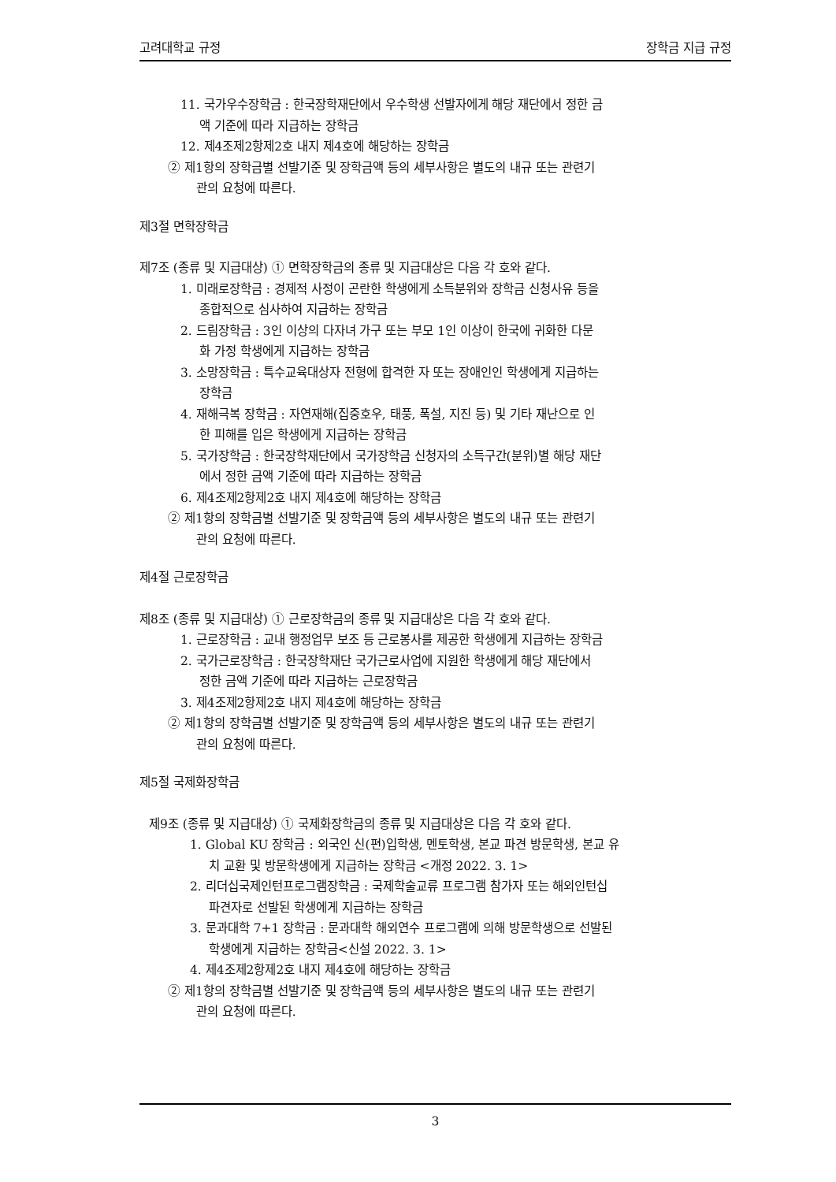고려대학교 규정 장학금 지급 규정
11. 국가우수장학금 : 한국장학재단에서 우수학생 선발자에게 해당 재단에서 정한 금
액 기준에 따라 지급하는 장학금
12. 제4조제2항제2호 내지 제4호에 해당하는 장학금
② 제1항의 장학금별 선발기준 및 장학금액 등의 세부사항은 별도의 내규 또는 관련기
관의 요청에 따른다.
제3절 면학장학금
제7조 (종류 및 지급대상) ① 면학장학금의 종류 및 지급대상은 다음 각 호와 같다.
1. 미래로장학금 : 경제적 사정이 곤란한 학생에게 소득분위와 장학금 신청사유 등을
종합적으로 심사하여 지급하는 장학금
2. 드림장학금 : 3인 이상의 다자녀 가구 또는 부모 1인 이상이 한국에 귀화한 다문
화 가정 학생에게 지급하는 장학금
3. 소망장학금 : 특수교육대상자 전형에 합격한 자 또는 장애인인 학생에게 지급하는
장학금
4. 재해극복 장학금 : 자연재해(집중호우, 태풍, 폭설, 지진 등) 및 기타 재난으로 인
한 피해를 입은 학생에게 지급하는 장학금
5. 국가장학금 : 한국장학재단에서 국가장학금 신청자의 소득구간(분위)별 해당 재단
에서 정한 금액 기준에 따라 지급하는 장학금
6. 제4조제2항제2호 내지 제4호에 해당하는 장학금
② 제1항의 장학금별 선발기준 및 장학금액 등의 세부사항은 별도의 내규 또는 관련기
관의 요청에 따른다.
제4절 근로장학금
제8조 (종류 및 지급대상) ① 근로장학금의 종류 및 지급대상은 다음 각 호와 같다.
1. 근로장학금 : 교내 행정업무 보조 등 근로봉사를 제공한 학생에게 지급하는 장학금
2. 국가근로장학금 : 한국장학재단 국가근로사업에 지원한 학생에게 해당 재단에서
정한 금액 기준에 따라 지급하는 근로장학금
3. 제4조제2항제2호 내지 제4호에 해당하는 장학금
② 제1항의 장학금별 선발기준 및 장학금액 등의 세부사항은 별도의 내규 또는 관련기
관의 요청에 따른다.
제5절 국제화장학금
제9조 (종류 및 지급대상) ① 국제화장학금의 종류 및 지급대상은 다음 각 호와 같다.
1. Global KU 장학금 : 외국인 신(편)입학생, 멘토학생, 본교 파견 방문학생, 본교 유
치 교환 및 방문학생에게 지급하는 장학금 <개정 2022. 3. 1>
2. 리더십국제인턴프로그램장학금 : 국제학술교류 프로그램 참가자 또는 해외인턴십
파견자로 선발된 학생에게 지급하는 장학금
3. 문과대학 7+1 장학금 : 문과대학 해외연수 프로그램에 의해 방문학생으로 선발된
학생에게 지급하는 장학금<신설 2022. 3. 1>
4. 제4조제2항제2호 내지 제4호에 해당하는 장학금
② 제1항의 장학금별 선발기준 및 장학금액 등의 세부사항은 별도의 내규 또는 관련기
관의 요청에 따른다.
3